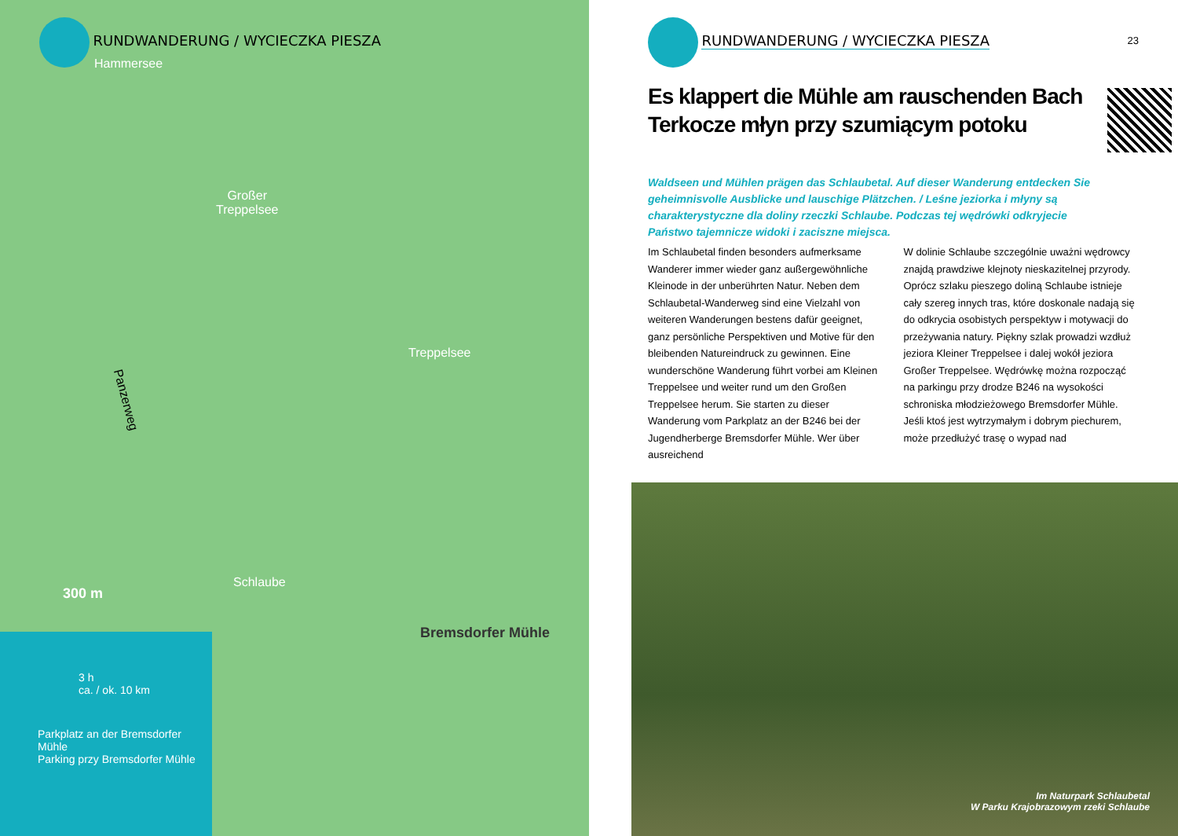RUNDWANDERUNG / WYCIECZKA PIESZA
Hammersee
Großer
Treppelsee
Treppelsee
Panzerweg
Schlaube
Bremsdorfer Mühle
300 m
3 h
ca. / ok. 10 km
Parkplatz an der Bremsdorfer Mühle
Parking przy Bremsdorfer Mühle
RUNDWANDERUNG / WYCIECZKA PIESZA 23
Es klappert die Mühle am rauschenden Bach
Terkocze młyn przy szumiącym potoku
Waldseen und Mühlen prägen das Schlaubetal. Auf dieser Wanderung entdecken Sie geheimnisvolle Ausblicke und lauschige Plätzchen. / Leśne jeziorka i młyny są charakterystyczne dla doliny rzeczki Schlaube. Podczas tej wędrówki odkryjecie Państwo tajemnicze widoki i zaciszne miejsca.
Im Schlaubetal finden besonders aufmerksame Wanderer immer wieder ganz außergewöhnliche Kleinode in der unberührten Natur. Neben dem Schlaubetal-Wanderweg sind eine Vielzahl von weiteren Wanderungen bestens dafür geeignet, ganz persönliche Perspektiven und Motive für den bleibenden Natureindruck zu gewinnen. Eine wunderschöne Wanderung führt vorbei am Kleinen Treppelsee und weiter rund um den Großen Treppelsee herum. Sie starten zu dieser Wanderung vom Parkplatz an der B246 bei der Jugendherberge Bremsdorfer Mühle. Wer über ausreichend
W dolinie Schlaube szczególnie uważni wędrowcy znajdą prawdziwe klejnoty nieskazitelnej przyrody. Oprócz szlaku pieszego doliną Schlaube istnieje cały szereg innych tras, które doskonale nadają się do odkrycia osobistych perspektyw i motywacji do przeżywania natury. Piękny szlak prowadzi wzdłuż jeziora Kleiner Treppelsee i dalej wokół jeziora Großer Treppelsee. Wędrówkę można rozpocząć na parkingu przy drodze B246 na wysokości schroniska młodzieżowego Bremsdorfer Mühle. Jeśli ktoś jest wytrzymałym i dobrym piechurem, może przedłużyć trasę o wypad nad
Im Naturpark Schlaubetal
W Parku Krajobrazowym rzeki Schlaube